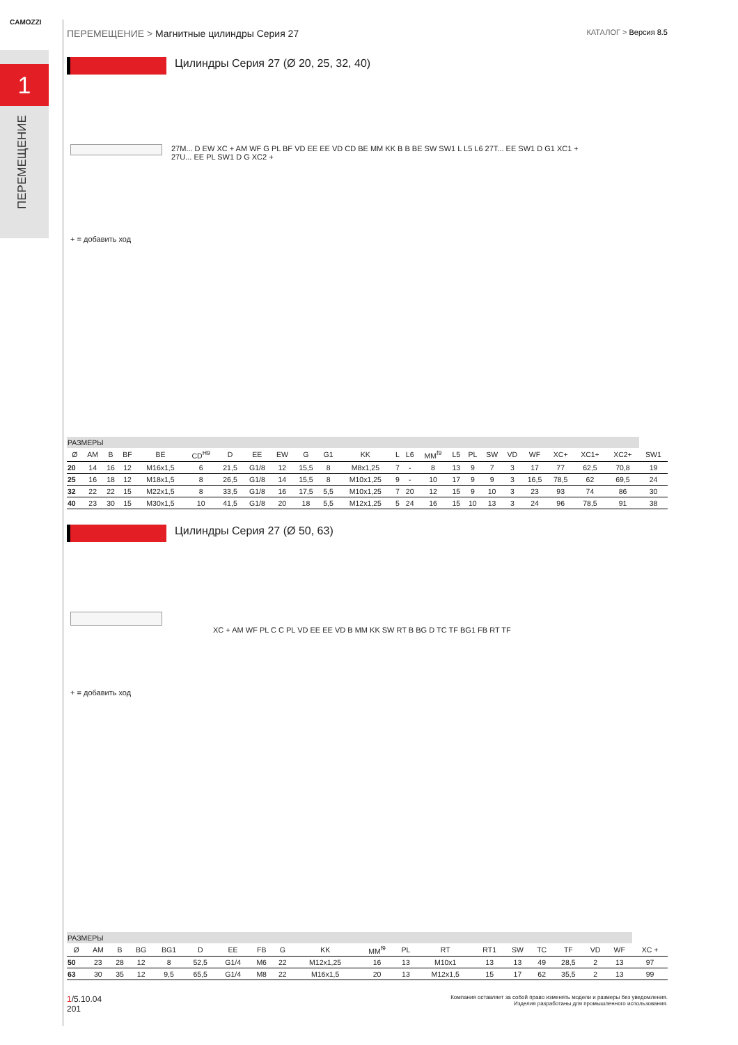CAMOZZI
1
ПЕРЕМЕЩЕНИЕ
ПЕРЕМЕЩЕНИЕ > Магнитные цилиндры Серия 27
КАТАЛОГ > Версия 8.5
Цилиндры Серия 27 (Ø 20, 25, 32, 40)
27M... D EW XC + AM WF G PL BF VD EE EE VD CD BE MM KK B B BE SW SW1 L L5 L6 27T... EE SW1 D G1 XC1 + 27U... EE PL SW1 D G XC2 +
+ = добавить ход
| РАЗМЕРЫ | | | | | | | | | | | | | | | | | | | | | | | |
| Ø | AM | B | BF | BE | CD<sup>H9</sup> | D | EE | EW | G | G1 | KK | L | L6 | MM<sup>f9</sup> | L5 | PL | SW | VD | WF | XC+ | XC1+ | XC2+ | SW1 |
| 20 | 14 | 16 | 12 | M16x1,5 | 6 | 21,5 | G1/8 | 12 | 15,5 | 8 | M8x1,25 | 7 | - | 8 | 13 | 9 | 7 | 3 | 17 | 77 | 62,5 | 70,8 | 19 |
| 25 | 16 | 18 | 12 | M18x1,5 | 8 | 26,5 | G1/8 | 14 | 15,5 | 8 | M10x1,25 | 9 | - | 10 | 17 | 9 | 9 | 3 | 16,5 | 78,5 | 62 | 69,5 | 24 |
| 32 | 22 | 22 | 15 | M22x1,5 | 8 | 33,5 | G1/8 | 16 | 17,5 | 5,5 | M10x1,25 | 7 | 20 | 12 | 15 | 9 | 10 | 3 | 23 | 93 | 74 | 86 | 30 |
| 40 | 23 | 30 | 15 | M30x1,5 | 10 | 41,5 | G1/8 | 20 | 18 | 5,5 | M12x1,25 | 5 | 24 | 16 | 15 | 10 | 13 | 3 | 24 | 96 | 78,5 | 91 | 38 |
Цилиндры Серия 27 (Ø 50, 63)
XC + AM WF PL C C PL VD EE EE VD B MM KK SW RT B BG D TC TF BG1 FB RT TF
+ = добавить ход
| РАЗМЕРЫ | | | | | | | | | | | | | | | | | | | |
| Ø | AM | B | BG | BG1 | D | EE | FB | G | KK | MM<sup>f9</sup> | PL | RT | RT1 | SW | TC | TF | VD | WF | XC + |
| 50 | 23 | 28 | 12 | 8 | 52,5 | G1/4 | M6 | 22 | M12x1,25 | 16 | 13 | M10x1 | 13 | 13 | 49 | 28,5 | 2 | 13 | 97 |
| 63 | 30 | 35 | 12 | 9,5 | 65,5 | G1/4 | M8 | 22 | M16x1,5 | 20 | 13 | M12x1,5 | 15 | 17 | 62 | 35,5 | 2 | 13 | 99 |
1/5.10.04
201
Компания оставляет за собой право изменять модели и размеры без уведомления.
Изделия разработаны для промышленного использования.